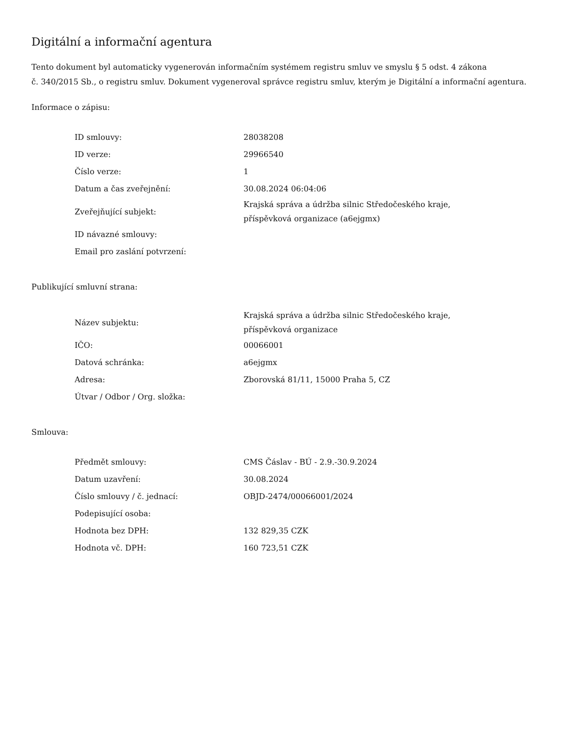Digitální a informační agentura
Tento dokument byl automaticky vygenerován informačním systémem registru smluv ve smyslu § 5 odst. 4 zákona
č. 340/2015 Sb., o registru smluv. Dokument vygeneroval správce registru smluv, kterým je Digitální a informační agentura.
Informace o zápisu:
| ID smlouvy: | 28038208 |
| ID verze: | 29966540 |
| Číslo verze: | 1 |
| Datum a čas zveřejnění: | 30.08.2024 06:04:06 |
| Zveřejňující subjekt: | Krajská správa a údržba silnic Středočeského kraje, příspěvková organizace (a6ejgmx) |
| ID návazné smlouvy: | |
| Email pro zaslání potvrzení: | |
Publikující smluvní strana:
| Název subjektu: | Krajská správa a údržba silnic Středočeského kraje, příspěvková organizace |
| IČO: | 00066001 |
| Datová schránka: | a6ejgmx |
| Adresa: | Zborovská 81/11, 15000 Praha 5, CZ |
| Útvar / Odbor / Org. složka: | |
Smlouva:
| Předmět smlouvy: | CMS Čáslav - BÚ - 2.9.-30.9.2024 |
| Datum uzavření: | 30.08.2024 |
| Číslo smlouvy / č. jednací: | OBJD-2474/00066001/2024 |
| Podepisující osoba: | |
| Hodnota bez DPH: | 132 829,35 CZK |
| Hodnota vč. DPH: | 160 723,51 CZK |